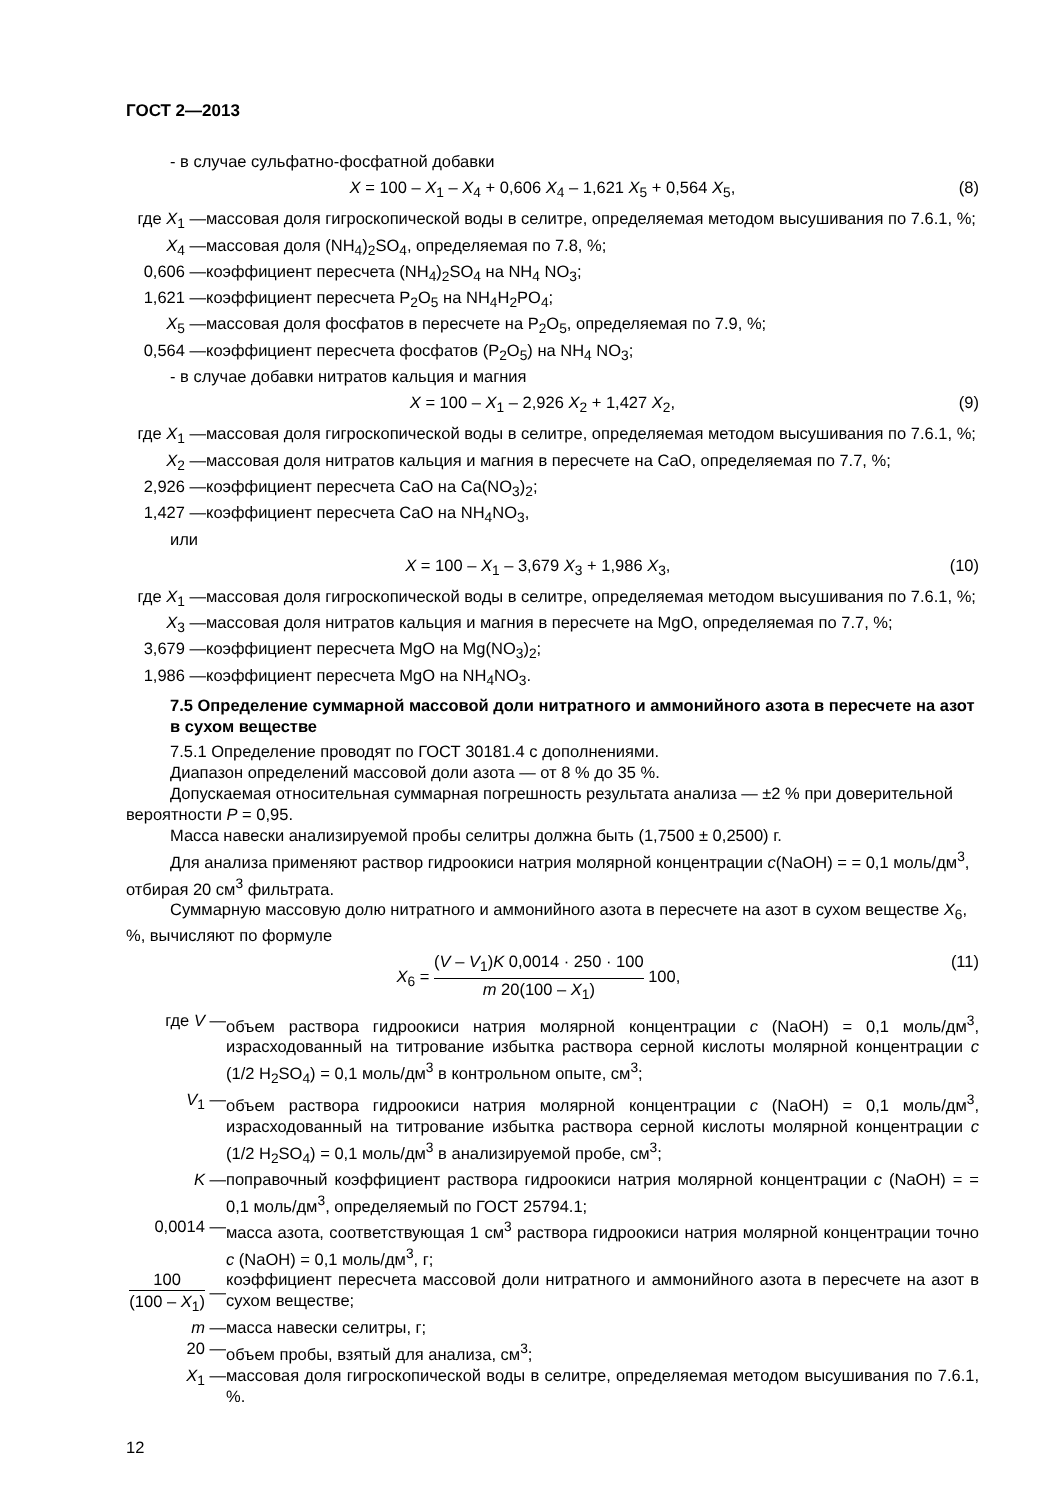ГОСТ 2—2013
- в случае сульфатно-фосфатной добавки
X = 100 – X<sub>1</sub> – X<sub>4</sub> + 0,606 X<sub>4</sub> – 1,621 X<sub>5</sub> + 0,564 X<sub>5</sub>, (8)
где X<sub>1</sub> — массовая доля гигроскопической воды в селитре, определяемая методом высушивания по 7.6.1, %;
X<sub>4</sub> — массовая доля (NH<sub>4</sub>)<sub>2</sub>SO<sub>4</sub>, определяемая по 7.8, %;
0,606 — коэффициент пересчета (NH<sub>4</sub>)<sub>2</sub>SO<sub>4</sub> на NH<sub>4</sub> NO<sub>3</sub>;
1,621 — коэффициент пересчета P<sub>2</sub>O<sub>5</sub> на NH<sub>4</sub>H<sub>2</sub>PO<sub>4</sub>;
X<sub>5</sub> — массовая доля фосфатов в пересчете на P<sub>2</sub>O<sub>5</sub>, определяемая по 7.9, %;
0,564 — коэффициент пересчета фосфатов (P<sub>2</sub>O<sub>5</sub>) на NH<sub>4</sub> NO<sub>3</sub>;
- в случае добавки нитратов кальция и магния
X = 100 – X<sub>1</sub> – 2,926 X<sub>2</sub> + 1,427 X<sub>2</sub>, (9)
где X<sub>1</sub> — массовая доля гигроскопической воды в селитре, определяемая методом высушивания по 7.6.1, %;
X<sub>2</sub> — массовая доля нитратов кальция и магния в пересчете на CaO, определяемая по 7.7, %;
2,926 — коэффициент пересчета CaO на Ca(NO<sub>3</sub>)<sub>2</sub>;
1,427 — коэффициент пересчета CaO на NH<sub>4</sub>NO<sub>3</sub>,
или
X = 100 – X<sub>1</sub> – 3,679 X<sub>3</sub> + 1,986 X<sub>3</sub>, (10)
где X<sub>1</sub> — массовая доля гигроскопической воды в селитре, определяемая методом высушивания по 7.6.1, %;
X<sub>3</sub> — массовая доля нитратов кальция и магния в пересчете на MgO, определяемая по 7.7, %;
3,679 — коэффициент пересчета MgO на Mg(NO<sub>3</sub>)<sub>2</sub>;
1,986 — коэффициент пересчета MgO на NH<sub>4</sub>NO<sub>3</sub>.
7.5 Определение суммарной массовой доли нитратного и аммонийного азота в пересчете на азот в сухом веществе
7.5.1 Определение проводят по ГОСТ 30181.4 с дополнениями.
Диапазон определений массовой доли азота — от 8 % до 35 %.
Допускаемая относительная суммарная погрешность результата анализа — ±2 % при доверительной вероятности P = 0,95.
Масса навески анализируемой пробы селитры должна быть (1,7500 ± 0,2500) г.
Для анализа применяют раствор гидроокиси натрия молярной концентрации c(NaOH) = = 0,1 моль/дм<sup>3</sup>, отбирая 20 см<sup>3</sup> фильтрата.
Суммарную массовую долю нитратного и аммонийного азота в пересчете на азот в сухом веществе X<sub>6</sub>, %, вычисляют по формуле
X<sub>6</sub> = (V – V<sub>1</sub>)K 0,0014 · 250 · 100 m 20(100 – X<sub>1</sub>) 100, (11)
где V — объем раствора гидроокиси натрия молярной концентрации c (NaOH) = 0,1 моль/дм<sup>3</sup>, израсходованный на титрование избытка раствора серной кислоты молярной концентрации c (1/2 H<sub>2</sub>SO<sub>4</sub>) = 0,1 моль/дм<sup>3</sup> в контрольном опыте, см<sup>3</sup>;
V<sub>1</sub> — объем раствора гидроокиси натрия молярной концентрации c (NaOH) = 0,1 моль/дм<sup>3</sup>, израсходованный на титрование избытка раствора серной кислоты молярной концентрации c (1/2 H<sub>2</sub>SO<sub>4</sub>) = 0,1 моль/дм<sup>3</sup> в анализируемой пробе, см<sup>3</sup>;
K — поправочный коэффициент раствора гидроокиси натрия молярной концентрации c (NaOH) = = 0,1 моль/дм<sup>3</sup>, определяемый по ГОСТ 25794.1;
0,0014 — масса азота, соответствующая 1 см<sup>3</sup> раствора гидроокиси натрия молярной концентрации точно c (NaOH) = 0,1 моль/дм<sup>3</sup>, г;
100 (100 – X<sub>1</sub>) — коэффициент пересчета массовой доли нитратного и аммонийного азота в пересчете на азот в сухом веществе;
m — масса навески селитры, г;
20 — объем пробы, взятый для анализа, см<sup>3</sup>;
X<sub>1</sub> — массовая доля гигроскопической воды в селитре, определяемая методом высушивания по 7.6.1, %.
12